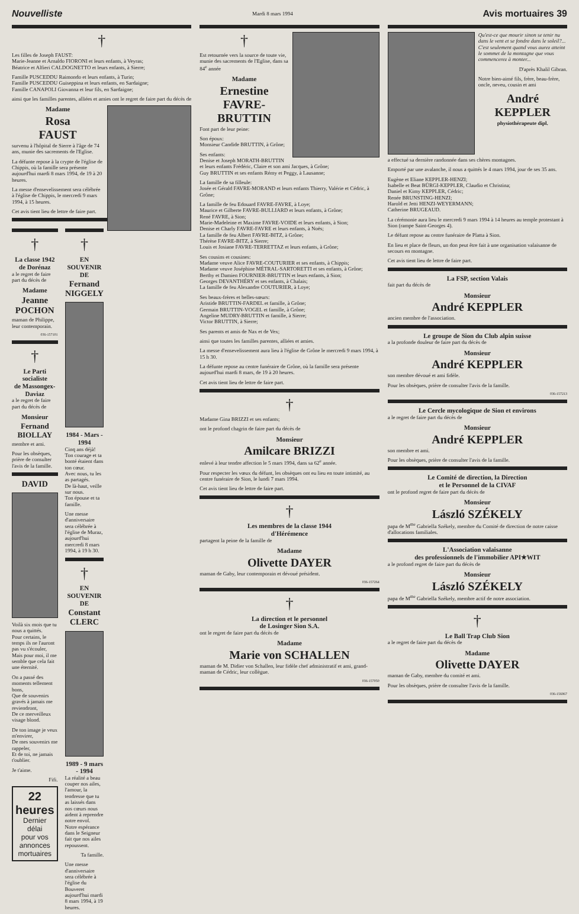Nouvelliste Mardi 8 mars 1994 Avis mortuaires 39
†
Les filles de Joseph FAUST:
Marie-Jeanne et Arnaldo FIORONI et leurs enfants, à Veyras;
Béatrice et Alfieri CALDOGNETTO et leurs enfants, à Sierre;
Famille PUSCEDDU Raimondo et leurs enfants, à Turin;
Famille PUSCEDDU Guiseppina et leurs enfants, en Sardaigne;
Famille CANAPOLI Giovanna et leur fils, en Sardaigne;
ainsi que les familles parentes, alliées et amies ont le regret de faire part du décès de
Madame
Rosa
FAUST
survenu à l'hôpital de Sierre à l'âge de 74 ans, munie des sacrements de l'Eglise.
La défunte repose à la crypte de l'église de Chippis, où la famille sera présente aujourd'hui mardi 8 mars 1994, de 19 à 20 heures.
La messe d'ensevelissement sera célébrée à l'église de Chippis, le mercredi 9 mars 1994, à 15 heures.
Cet avis tient lieu de lettre de faire part.
†
La classe 1942
de Dorénaz
a le regret de faire part du décès de
Madame
Jeanne POCHON
maman de Philippe, leur contemporain.
036-157101
†
Le Parti socialiste
de Massongex-Daviaz
a le regret de faire part du décès de
Monsieur
Fernand BIOLLAY
membre et ami.
Pour les obsèques, prière de consulter l'avis de la famille.
DAVID
Voilà six mois que tu nous a quittés.
Pour certains, le temps ils ne l'auront pas vu s'écouler,
Mais pour moi, il me semble que cela fait une éternité.
On a passé des moments tellement bons,
Que de souvenirs gravés à jamais me reviendront,
De ce merveilleux visage blond.
De ton image je veux m'envirer,
De mes souvenirs me rappeler,
Et de toi, ne jamais t'oublier.
Je t'aime.
Fifi.
22 heures
Dernier délai
pour vos annonces
mortuaires
†
EN SOUVENIR DE
Fernand
NIGGELY
1984 - Mars - 1994
Cinq ans déjà!
Ton courage et ta bonté étaient dans ton cœur.
Avec nous, tu les as partagés.
De là-haut, veille sur nous.
Ton épouse et ta famille.
Une messe d'anniversaire sera célébrée à l'église de Muraz, aujourd'hui mercredi 8 mars 1994, à 19 h 30.
†
EN SOUVENIR DE
Constant CLERC
1989 - 9 mars - 1994
La réalité a beau couper nos ailes, l'amour, la tendresse que tu as laissés dans nos cœurs nous aident à reprendre notre envol.
Notre espérance dans le Seigneur fait que nos ailes repoussent.
Ta famille.
Une messe d'anniversaire sera célébrée à l'église du Bouveret aujourd'hui mardi 8 mars 1994, à 19 heures.
†
Est retournée vers la source de toute vie, munie des sacrements de l'Eglise, dans sa 84<sup>e</sup> année
Madame
Ernestine
FAVRE-
BRUTTIN
Font part de leur peine:
Son époux:
Monsieur Candide BRUTTIN, à Grône;
Ses enfants:
Denise et Joseph MORATH-BRUTTIN et leurs enfants Frédéric, Claire et son ami Jacques, à Grône;
Guy BRUTTIN et ses enfants Rémy et Peggy, à Lausanne;
La famille de sa filleule:
Josée et Gérald FAVRE-MORAND et leurs enfants Thierry, Valérie et Cédric, à Grône;
La famille de feu Edouard FAVRE-FAVRE, à Loye;
Maurice et Gilberte FAVRE-BULLIARD et leurs enfants, à Grône;
René FAVRE, à Sion;
Marie-Madeleine et Maxime FAVRE-VOIDE et leurs enfants, à Sion;
Denise et Charly FAVRE-FAVRE et leurs enfants, à Noës;
La famille de feu Albert FAVRE-BITZ, à Grône;
Thérèse FAVRE-BITZ, à Sierre;
Louis et Josiane FAVRE-TERRETTAZ et leurs enfants, à Grône;
Ses cousins et cousines:
Madame veuve Alice FAVRE-COUTURIER et ses enfants, à Chippis;
Madame veuve Joséphine MÉTRAL-SARTORETTI et ses enfants, à Grône;
Berthy et Damien FOURNIER-BRUTTIN et leurs enfants, à Sion;
Georges DEVANTHÉRY et ses enfants, à Chalais;
La famille de feu Alexandre COUTURIER, à Loye;
Ses beaux-frères et belles-sœurs:
Aristide BRUTTIN-FARDEL et famille, à Grône;
Germain BRUTTIN-VOGEL et famille, à Grône;
Angeline MUDRY-BRUTTIN et famille, à Sierre;
Victor BRUTTIN, à Sierre;
Ses parents et amis de Nax et de Vex;
ainsi que toutes les familles parentes, alliées et amies.
La messe d'ensevelissement aura lieu à l'église de Grône le mercredi 9 mars 1994, à 15 h 30.
La défunte repose au centre funéraire de Grône, où la famille sera présente aujourd'hui mardi 8 mars, de 19 à 20 heures.
Cet avis tient lieu de lettre de faire part.
†
Madame Gina BRIZZI et ses enfants;
ont le profond chagrin de faire part du décès de
Monsieur
Amilcare BRIZZI
enlevé à leur tendre affection le 5 mars 1994, dans sa 62<sup>e</sup> année.
Pour respecter les vœux du défunt, les obsèques ont eu lieu en toute intimité, au centre funéraire de Sion, le lundi 7 mars 1994.
Cet avis tient lieu de lettre de faire part.
†
Les membres de la classe 1944
d'Hérémence
partagent la peine de la famille de
Madame
Olivette DAYER
maman de Gaby, leur contemporain et dévoué président.
036-157264
†
La direction et le personnel
de Losinger Sion S.A.
ont le regret de faire part du décès de
Madame
Marie von SCHALLEN
maman de M. Didier von Schallen, leur fidèle chef administratif et ami, grand-maman de Cédric, leur collègue.
036-157050
Qu'est-ce que mourir sinon se tenir nu dans le vent et se fondre dans le soleil?...
C'est seulement quand vous aurez atteint le sommet de la montagne que vous commencerez à monter...
D'après Khalil Gibran.
Notre bien-aimé fils, frère, beau-frère, oncle, neveu, cousin et ami
André
KEPPLER
physiothérapeute dipl.
a effectué sa dernière randonnée dans ses chères montagnes.
Emporté par une avalanche, il nous a quittés le 4 mars 1994, jour de ses 35 ans.
Eugène et Eliane KEPPLER-HENZI;
Isabelle et Beat BÜRGI-KEPPLER, Claudio et Christina;
Daniel et Kimy KEPPLER, Cédric;
Renée BRUNSTING-HENZI;
Harold et Jetti HENZI-WEYERMANN;
Catherine BRUGEAUD.
La cérémonie aura lieu le mercredi 9 mars 1994 à 14 heures au temple protestant à Sion (rampe Saint-Georges 4).
Le défunt repose au centre funéraire de Platta à Sion.
En lieu et place de fleurs, un don peut être fait à une organisation valaisanne de secours en montagne.
Cet avis tient lieu de lettre de faire part.
La FSP, section Valais
fait part du décès de
Monsieur
André KEPPLER
ancien membre de l'association.
Le groupe de Sion du Club alpin suisse
a la profonde douleur de faire part du décès de
Monsieur
André KEPPLER
son membre dévoué et ami fidèle.
Pour les obsèques, prière de consulter l'avis de la famille.
036-157213
Le Cercle mycologique de Sion et environs
a le regret de faire part du décès de
Monsieur
André KEPPLER
son membre et ami.
Pour les obsèques, prière de consulter l'avis de la famille.
Le Comité de direction, la Direction
et le Personnel de la CIVAF
ont le profond regret de faire part du décès de
Monsieur
László SZÉKELY
papa de M<sup>me</sup> Gabriella Székely, membre du Comité de direction de notre caisse d'allocations familiales.
L'Association valaisanne
des professionnels de l'immobilier API★WIT
a le profond regret de faire part du décès de
Monsieur
László SZÉKELY
papa de M<sup>me</sup> Gabriella Székely, membre actif de notre association.
†
Le Ball Trap Club Sion
a le regret de faire part du décès de
Madame
Olivette DAYER
maman de Gaby, membre du comité et ami.
Pour les obsèques, prière de consulter l'avis de la famille.
036-156967